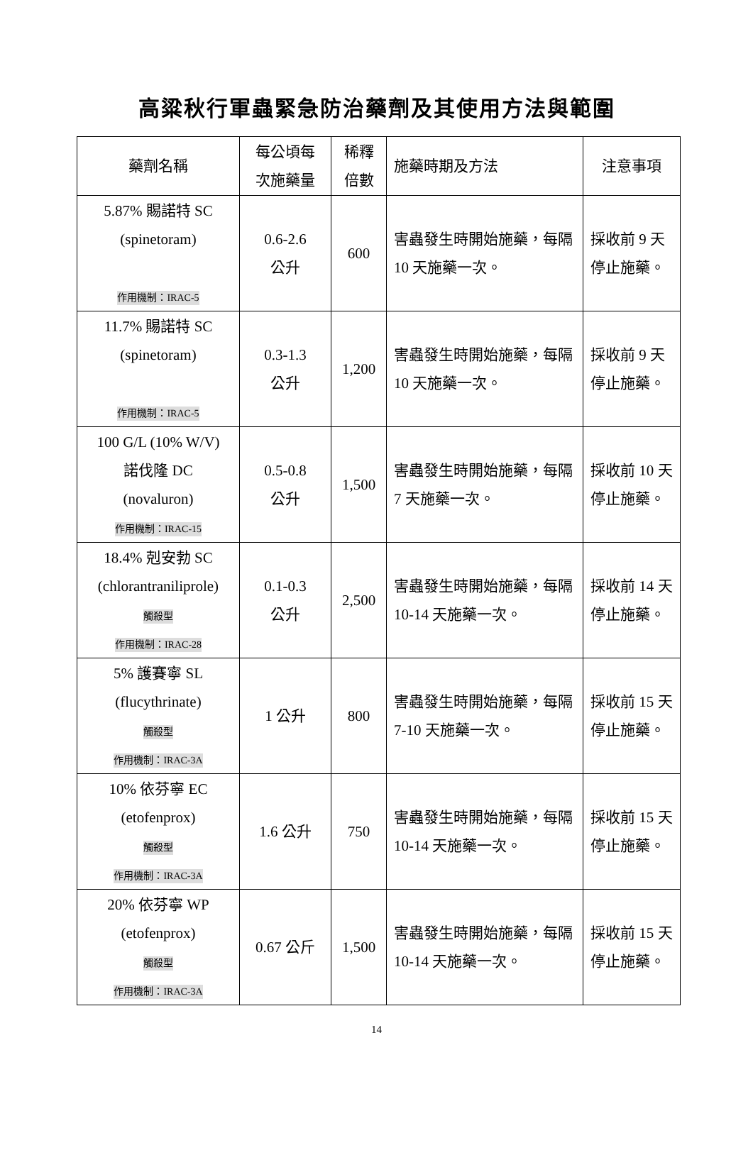高粱秋行軍蟲緊急防治藥劑及其使用方法與範圍
| 藥劑名稱 | 每公頃每 次施藥量 | 稀釋 倍數 | 施藥時期及方法 | 注意事項 |
| --- | --- | --- | --- | --- |
| 5.87% 賜諾特 SC (spinetoram) 作用機制：IRAC-5 | 0.6-2.6 公升 | 600 | 害蟲發生時開始施藥，每隔 10 天施藥一次。 | 採收前 9 天停止施藥。 |
| 11.7% 賜諾特 SC (spinetoram) 作用機制：IRAC-5 | 0.3-1.3 公升 | 1,200 | 害蟲發生時開始施藥，每隔 10 天施藥一次。 | 採收前 9 天停止施藥。 |
| 100 G/L (10% W/V) 諾伐隆 DC (novaluron) 作用機制：IRAC-15 | 0.5-0.8 公升 | 1,500 | 害蟲發生時開始施藥，每隔 7 天施藥一次。 | 採收前 10 天停止施藥。 |
| 18.4% 剋安勃 SC (chlorantraniliprole) 觸殺型 作用機制：IRAC-28 | 0.1-0.3 公升 | 2,500 | 害蟲發生時開始施藥，每隔 10-14 天施藥一次。 | 採收前 14 天停止施藥。 |
| 5% 護賽寧 SL (flucythrinate) 觸殺型 作用機制：IRAC-3A | 1 公升 | 800 | 害蟲發生時開始施藥，每隔 7-10 天施藥一次。 | 採收前 15 天停止施藥。 |
| 10% 依芬寧 EC (etofenprox) 觸殺型 作用機制：IRAC-3A | 1.6 公升 | 750 | 害蟲發生時開始施藥，每隔 10-14 天施藥一次。 | 採收前 15 天停止施藥。 |
| 20% 依芬寧 WP (etofenprox) 觸殺型 作用機制：IRAC-3A | 0.67 公斤 | 1,500 | 害蟲發生時開始施藥，每隔 10-14 天施藥一次。 | 採收前 15 天停止施藥。 |
14